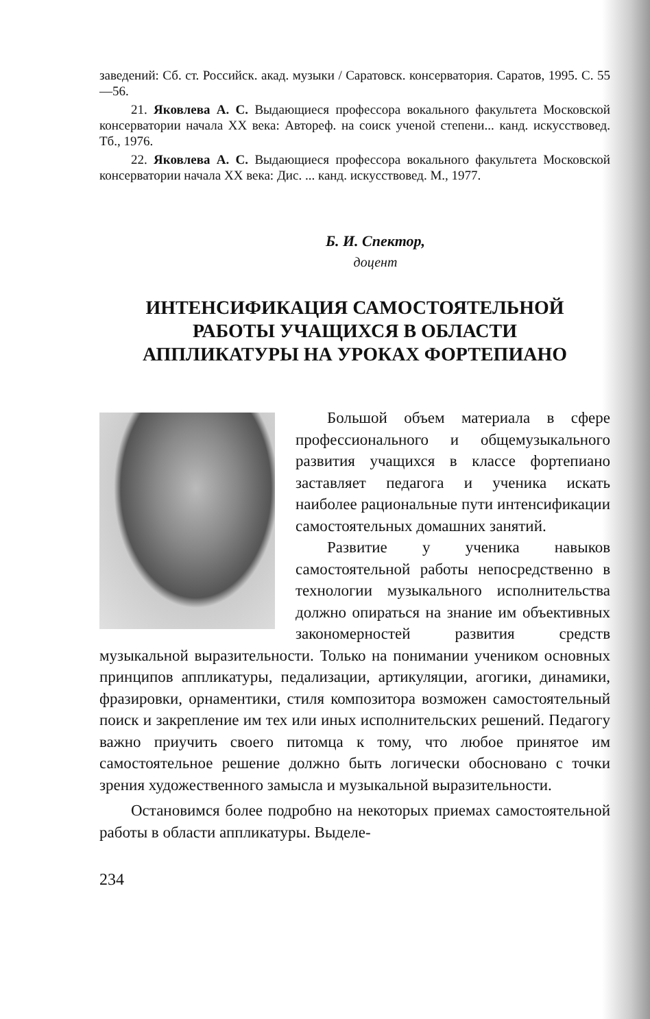заведений: Сб. ст. Российск. акад. музыки / Саратовск. консерватория. Саратов, 1995. С. 55—56.
21. Яковлева А. С. Выдающиеся профессора вокального факультета Московской консерватории начала XX века: Автореф. на соиск ученой степени... канд. искусствовед. Тб., 1976.
22. Яковлева А. С. Выдающиеся профессора вокального факультета Московской консерватории начала XX века: Дис. ... канд. искусствовед. М., 1977.
Б. И. Спектор,
доцент
ИНТЕНСИФИКАЦИЯ САМОСТОЯТЕЛЬНОЙ
РАБОТЫ УЧАЩИХСЯ В ОБЛАСТИ
АППЛИКАТУРЫ НА УРОКАХ ФОРТЕПИАНО
Большой объем материала в сфере профессионального и общемузыкального развития учащихся в классе фортепиано заставляет педагога и ученика искать наиболее рациональные пути интенсификации самостоятельных домашних занятий.
Развитие у ученика навыков самостоятельной работы непосредственно в технологии музыкального исполнительства должно опираться на знание им объективных закономерностей развития средств музыкальной выразительности. Только на понимании учеником основных принципов аппликатуры, педализации, артикуляции, агогики, динамики, фразировки, орнаментики, стиля композитора возможен самостоятельный поиск и закрепление им тех или иных исполнительских решений. Педагогу важно приучить своего питомца к тому, что любое принятое им самостоятельное решение должно быть логически обосновано с точки зрения художественного замысла и музыкальной выразительности.
Остановимся более подробно на некоторых приемах самостоятельной работы в области аппликатуры. Выделе-
234